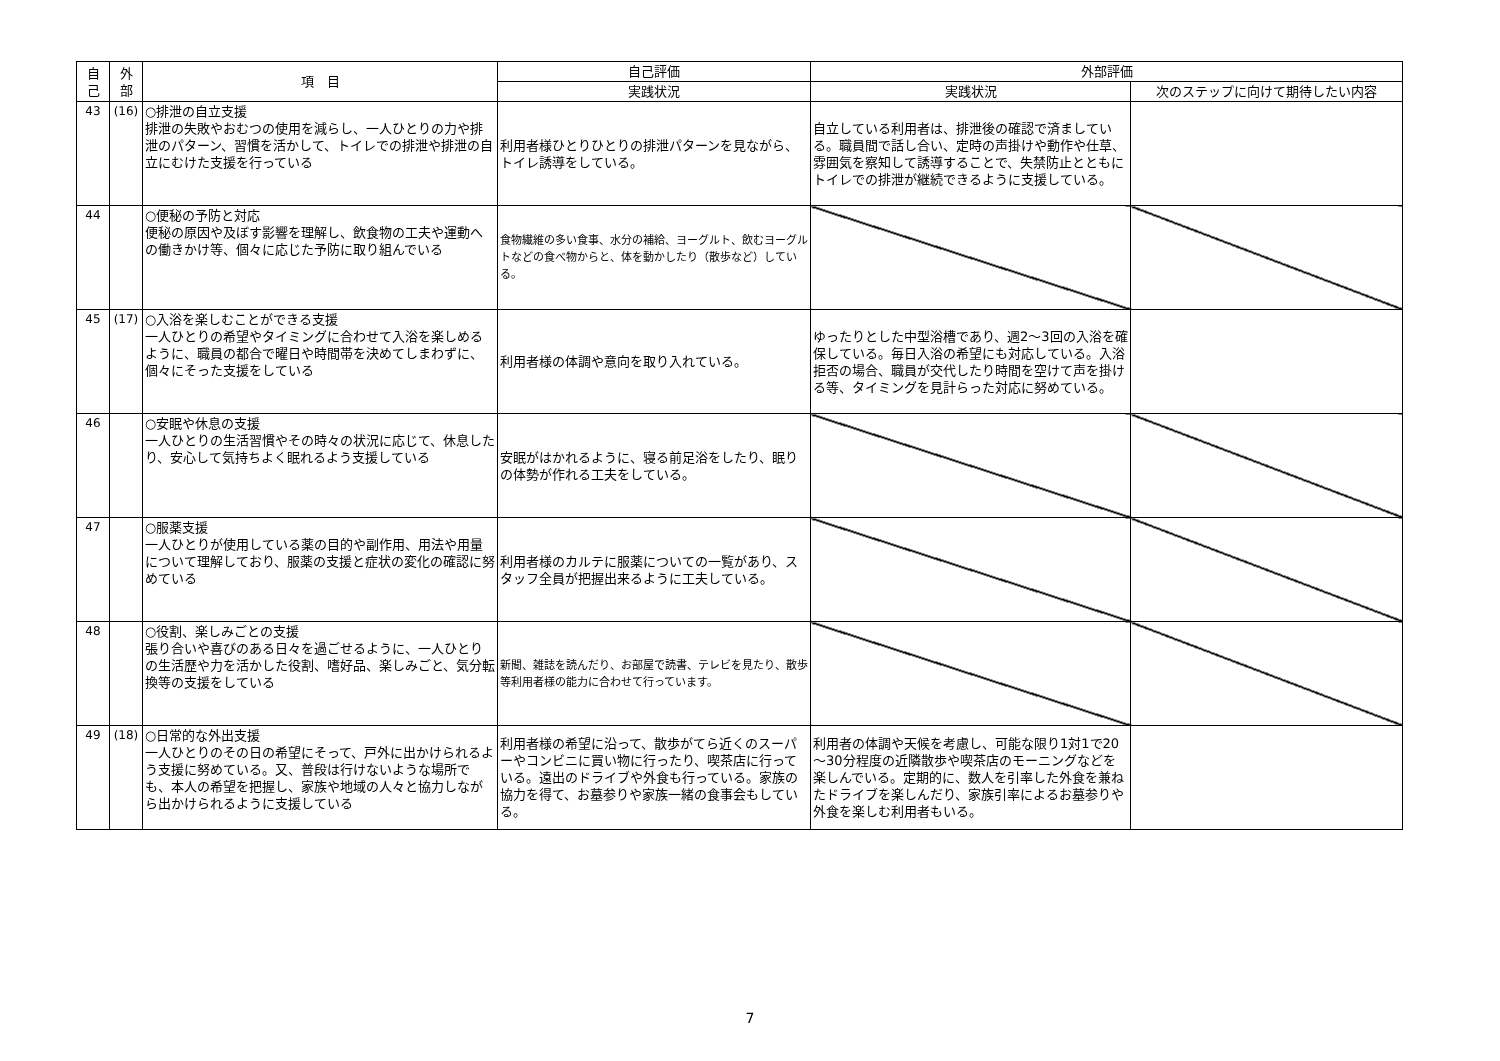| 自 己 | 外 部 | 項 目 | 自己評価 | 外部評価 | |
| --- | --- | --- | --- | --- | --- |
| | | | 実践状況 | 実践状況 | 次のステップに向けて期待したい内容 |
| 43 | (16) | ○排泄の自立支援 排泄の失敗やおむつの使用を減らし、一人ひとりの力や排泄のパターン、習慣を活かして、トイレでの排泄や排泄の自立にむけた支援を行っている | 利用者様ひとりひとりの排泄パターンを見ながら、トイレ誘導をしている。 | 自立している利用者は、排泄後の確認で済ましている。職員間で話し合い、定時の声掛けや動作や仕草、雰囲気を察知して誘導することで、失禁防止とともにトイレでの排泄が継続できるように支援している。 | |
| 44 | | ○便秘の予防と対応 便秘の原因や及ぼす影響を理解し、飲食物の工夫や運動への働きかけ等、個々に応じた予防に取り組んでいる | 食物繊維の多い食事、水分の補給、ヨーグルト、飲むヨーグルトなどの食べ物からと、体を動かしたり（散歩など）している。 | | |
| 45 | (17) | ○入浴を楽しむことができる支援 一人ひとりの希望やタイミングに合わせて入浴を楽しめるように、職員の都合で曜日や時間帯を決めてしまわずに、個々にそった支援をしている | 利用者様の体調や意向を取り入れている。 | ゆったりとした中型浴槽であり、週2～3回の入浴を確保している。毎日入浴の希望にも対応している。入浴拒否の場合、職員が交代したり時間を空けて声を掛ける等、タイミングを見計らった対応に努めている。 | |
| 46 | | ○安眠や休息の支援 一人ひとりの生活習慣やその時々の状況に応じて、休息したり、安心して気持ちよく眠れるよう支援している | 安眠がはかれるように、寝る前足浴をしたり、眠りの体勢が作れる工夫をしている。 | | |
| 47 | | ○服薬支援 一人ひとりが使用している薬の目的や副作用、用法や用量について理解しており、服薬の支援と症状の変化の確認に努めている | 利用者様のカルテに服薬についての一覧があり、スタッフ全員が把握出来るように工夫している。 | | |
| 48 | | ○役割、楽しみごとの支援 張り合いや喜びのある日々を過ごせるように、一人ひとりの生活歴や力を活かした役割、嗜好品、楽しみごと、気分転換等の支援をしている | 新聞、雑誌を読んだり、お部屋で読書、テレビを見たり、散歩等利用者様の能力に合わせて行っています。 | | |
| 49 | (18) | ○日常的な外出支援 一人ひとりのその日の希望にそって、戸外に出かけられるよう支援に努めている。又、普段は行けないような場所でも、本人の希望を把握し、家族や地域の人々と協力しながら出かけられるように支援している | 利用者様の希望に沿って、散歩がてら近くのスーパーやコンビニに買い物に行ったり、喫茶店に行っている。遠出のドライブや外食も行っている。家族の協力を得て、お墓参りや家族一緒の食事会もしている。 | 利用者の体調や天候を考慮し、可能な限り1対1で20～30分程度の近隣散歩や喫茶店のモーニングなどを楽しんでいる。定期的に、数人を引率した外食を兼ねたドライブを楽しんだり、家族引率によるお墓参りや外食を楽しむ利用者もいる。 | |
7